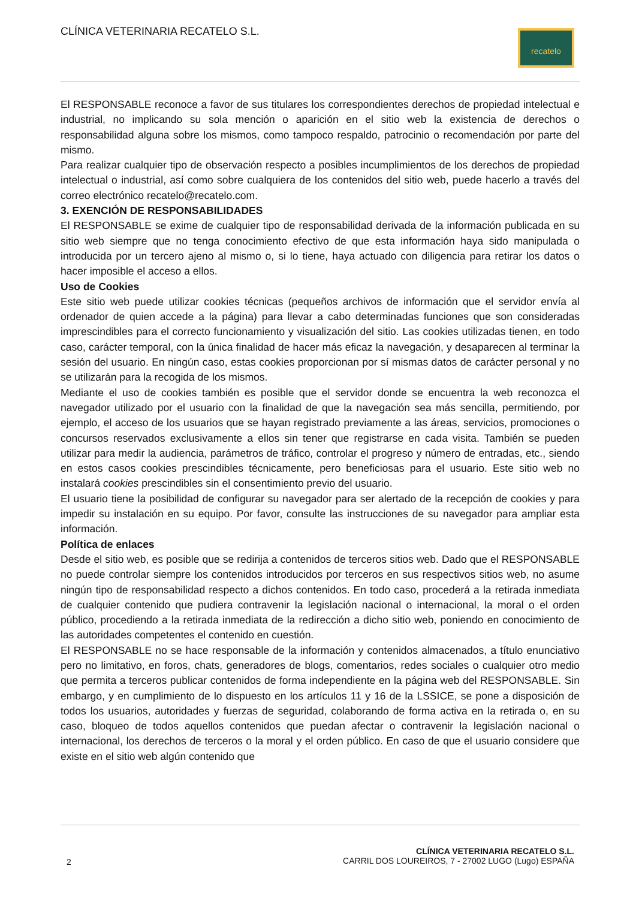CLÍNICA VETERINARIA RECATELO S.L.
recatelo
El RESPONSABLE reconoce a favor de sus titulares los correspondientes derechos de propiedad intelectual e industrial, no implicando su sola mención o aparición en el sitio web la existencia de derechos o responsabilidad alguna sobre los mismos, como tampoco respaldo, patrocinio o recomendación por parte del mismo.
Para realizar cualquier tipo de observación respecto a posibles incumplimientos de los derechos de propiedad intelectual o industrial, así como sobre cualquiera de los contenidos del sitio web, puede hacerlo a través del correo electrónico recatelo@recatelo.com.
3. EXENCIÓN DE RESPONSABILIDADES
El RESPONSABLE se exime de cualquier tipo de responsabilidad derivada de la información publicada en su sitio web siempre que no tenga conocimiento efectivo de que esta información haya sido manipulada o introducida por un tercero ajeno al mismo o, si lo tiene, haya actuado con diligencia para retirar los datos o hacer imposible el acceso a ellos.
Uso de Cookies
Este sitio web puede utilizar cookies técnicas (pequeños archivos de información que el servidor envía al ordenador de quien accede a la página) para llevar a cabo determinadas funciones que son consideradas imprescindibles para el correcto funcionamiento y visualización del sitio. Las cookies utilizadas tienen, en todo caso, carácter temporal, con la única finalidad de hacer más eficaz la navegación, y desaparecen al terminar la sesión del usuario. En ningún caso, estas cookies proporcionan por sí mismas datos de carácter personal y no se utilizarán para la recogida de los mismos.
Mediante el uso de cookies también es posible que el servidor donde se encuentra la web reconozca el navegador utilizado por el usuario con la finalidad de que la navegación sea más sencilla, permitiendo, por ejemplo, el acceso de los usuarios que se hayan registrado previamente a las áreas, servicios, promociones o concursos reservados exclusivamente a ellos sin tener que registrarse en cada visita. También se pueden utilizar para medir la audiencia, parámetros de tráfico, controlar el progreso y número de entradas, etc., siendo en estos casos cookies prescindibles técnicamente, pero beneficiosas para el usuario. Este sitio web no instalará cookies prescindibles sin el consentimiento previo del usuario.
El usuario tiene la posibilidad de configurar su navegador para ser alertado de la recepción de cookies y para impedir su instalación en su equipo. Por favor, consulte las instrucciones de su navegador para ampliar esta información.
Política de enlaces
Desde el sitio web, es posible que se redirija a contenidos de terceros sitios web. Dado que el RESPONSABLE no puede controlar siempre los contenidos introducidos por terceros en sus respectivos sitios web, no asume ningún tipo de responsabilidad respecto a dichos contenidos. En todo caso, procederá a la retirada inmediata de cualquier contenido que pudiera contravenir la legislación nacional o internacional, la moral o el orden público, procediendo a la retirada inmediata de la redirección a dicho sitio web, poniendo en conocimiento de las autoridades competentes el contenido en cuestión.
El RESPONSABLE no se hace responsable de la información y contenidos almacenados, a título enunciativo pero no limitativo, en foros, chats, generadores de blogs, comentarios, redes sociales o cualquier otro medio que permita a terceros publicar contenidos de forma independiente en la página web del RESPONSABLE. Sin embargo, y en cumplimiento de lo dispuesto en los artículos 11 y 16 de la LSSICE, se pone a disposición de todos los usuarios, autoridades y fuerzas de seguridad, colaborando de forma activa en la retirada o, en su caso, bloqueo de todos aquellos contenidos que puedan afectar o contravenir la legislación nacional o internacional, los derechos de terceros o la moral y el orden público. En caso de que el usuario considere que existe en el sitio web algún contenido que
2
CLÍNICA VETERINARIA RECATELO S.L.
CARRIL DOS LOUREIROS, 7 - 27002 LUGO (Lugo) ESPAÑA